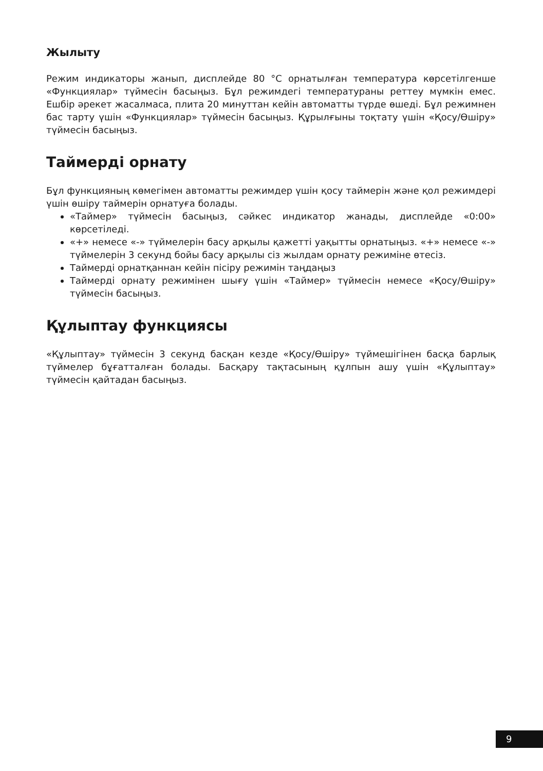Жылыту
Режим индикаторы жанып, дисплейде 80 °C орнатылған температура көрсетіл­генше «Функциялар» түймесін басыңыз. Бұл режимдегі температураны рет­теу мүмкін емес. Ешбір әрекет жасалмаса, плита 20 минуттан кейін автоматты түрде өшеді. Бұл режимнен бас тарту үшін «Функциялар» түймесін басыңыз. Құрылғыны тоқтату үшін «Қосу/Өшіру» түймесін басыңыз.
Таймерді орнату
Бұл функцияның көмегімен автоматты режимдер үшін қосу таймерін және қол режимдері үшін өшіру таймерін орнатуға болады.
«Таймер» түймесін басыңыз, сәйкес индикатор жанады, дисплейде «0:00» көрсетіледі.
«+» немесе «-» түймелерін басу арқылы қажетті уақытты орнатыңыз. «+» немесе «-» түймелерін 3 секунд бойы басу арқылы сіз жылдам орнату режиміне өтесіз.
Таймерді орнатқаннан кейін пісіру режимін таңдаңыз
Таймерді орнату режимінен шығу үшін «Таймер» түймесін немесе «Қосу/Өшіру» түймесін басыңыз.
Құлыптау функциясы
«Құлыптау» түймесін 3 секунд басқан кезде «Қосу/Өшіру» түймешігінен басқа барлық түймелер бұғатталған болады. Басқару тақтасының құлпын ашу үшін «Құлыптау» түймесін қайтадан басыңыз.
9